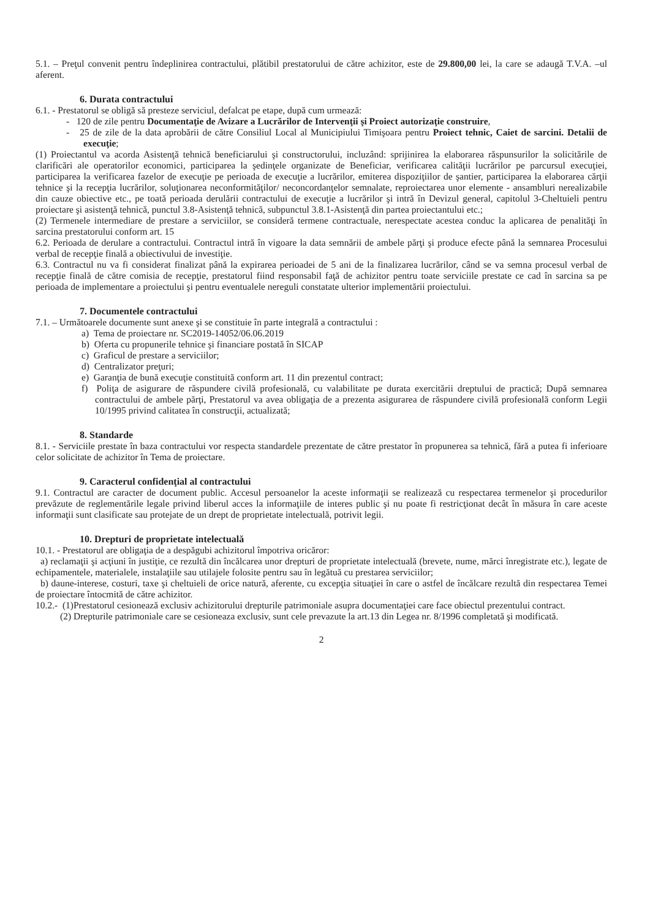5.1. – Preţul convenit pentru îndeplinirea contractului, plătibil prestatorului de către achizitor, este de 29.800,00 lei, la care se adaugă T.V.A. –ul aferent.
6. Durata contractului
6.1. - Prestatorul se obligă să presteze serviciul, defalcat pe etape, după cum urmează:
- 120 de zile pentru Documentaţie de Avizare a Lucrărilor de Intervenţii şi Proiect autorizaţie construire,
- 25 de zile de la data aprobării de către Consiliul Local al Municipiului Timişoara pentru Proiect tehnic, Caiet de sarcini. Detalii de execuţie;
(1) Proiectantul va acorda Asistenţă tehnică beneficiarului şi constructorului, incluzând: sprijinirea la elaborarea răspunsurilor la solicitările de clarificări ale operatorilor economici, participarea la şedinţele organizate de Beneficiar, verificarea calităţii lucrărilor pe parcursul execuţiei, participarea la verificarea fazelor de execuţie pe perioada de execuţie a lucrărilor, emiterea dispoziţiilor de şantier, participarea la elaborarea cărţii tehnice şi la recepţia lucrărilor, soluţionarea neconformităţilor/ neconcordanţelor semnalate, reproiectarea unor elemente - ansambluri nerealizabile din cauze obiective etc., pe toată perioada derulării contractului de execuţie a lucrărilor şi intră în Devizul general, capitolul 3-Cheltuieli pentru proiectare şi asistenţă tehnică, punctul 3.8-Asistenţă tehnică, subpunctul 3.8.1-Asistenţă din partea proiectantului etc.;
(2) Termenele intermediare de prestare a serviciilor, se consideră termene contractuale, nerespectate acestea conduc la aplicarea de penalităţi în sarcina prestatorului conform art. 15
6.2. Perioada de derulare a contractului. Contractul intră în vigoare la data semnării de ambele părţi şi produce efecte până la semnarea Procesului verbal de recepţie finală a obiectivului de investiţie.
6.3. Contractul nu va fi considerat finalizat până la expirarea perioadei de 5 ani de la finalizarea lucrărilor, când se va semna procesul verbal de recepţie finală de către comisia de recepţie, prestatorul fiind responsabil faţă de achizitor pentru toate serviciile prestate ce cad în sarcina sa pe perioada de implementare a proiectului şi pentru eventualele nereguli constatate ulterior implementării proiectului.
7. Documentele contractului
7.1. – Următoarele documente sunt anexe şi se constituie în parte integrală a contractului :
a) Tema de proiectare nr. SC2019-14052/06.06.2019
b) Oferta cu propunerile tehnice şi financiare postată în SICAP
c) Graficul de prestare a serviciilor;
d) Centralizator preţuri;
e) Garanţia de bună execuţie constituită conform art. 11 din prezentul contract;
f) Poliţa de asigurare de răspundere civilă profesională, cu valabilitate pe durata exercitării dreptului de practică; După semnarea contractului de ambele părţi, Prestatorul va avea obligaţia de a prezenta asigurarea de răspundere civilă profesională conform Legii 10/1995 privind calitatea în construcţii, actualizată;
8. Standarde
8.1. - Serviciile prestate în baza contractului vor respecta standardele prezentate de către prestator în propunerea sa tehnică, fără a putea fi inferioare celor solicitate de achizitor în Tema de proiectare.
9. Caracterul confidenţial al contractului
9.1. Contractul are caracter de document public. Accesul persoanelor la aceste informaţii se realizează cu respectarea termenelor şi procedurilor prevăzute de reglementările legale privind liberul acces la informaţiile de interes public şi nu poate fi restricţionat decât în măsura în care aceste informaţii sunt clasificate sau protejate de un drept de proprietate intelectuală, potrivit legii.
10. Drepturi de proprietate intelectuală
10.1. - Prestatorul are obligaţia de a despăgubi achizitorul împotriva oricăror:
a) reclamaţii şi acţiuni în justiţie, ce rezultă din încălcarea unor drepturi de proprietate intelectuală (brevete, nume, mărci înregistrate etc.), legate de echipamentele, materialele, instalaţiile sau utilajele folosite pentru sau în legătuă cu prestarea serviciilor;
b) daune-interese, costuri, taxe şi cheltuieli de orice natură, aferente, cu excepţia situaţiei în care o astfel de încălcare rezultă din respectarea Temei de proiectare întocmită de către achizitor.
10.2.- (1)Prestatorul cesionează exclusiv achizitorului drepturile patrimoniale asupra documentaţiei care face obiectul prezentului contract.
(2) Drepturile patrimoniale care se cesioneaza exclusiv, sunt cele prevazute la art.13 din Legea nr. 8/1996 completată şi modificată.
2